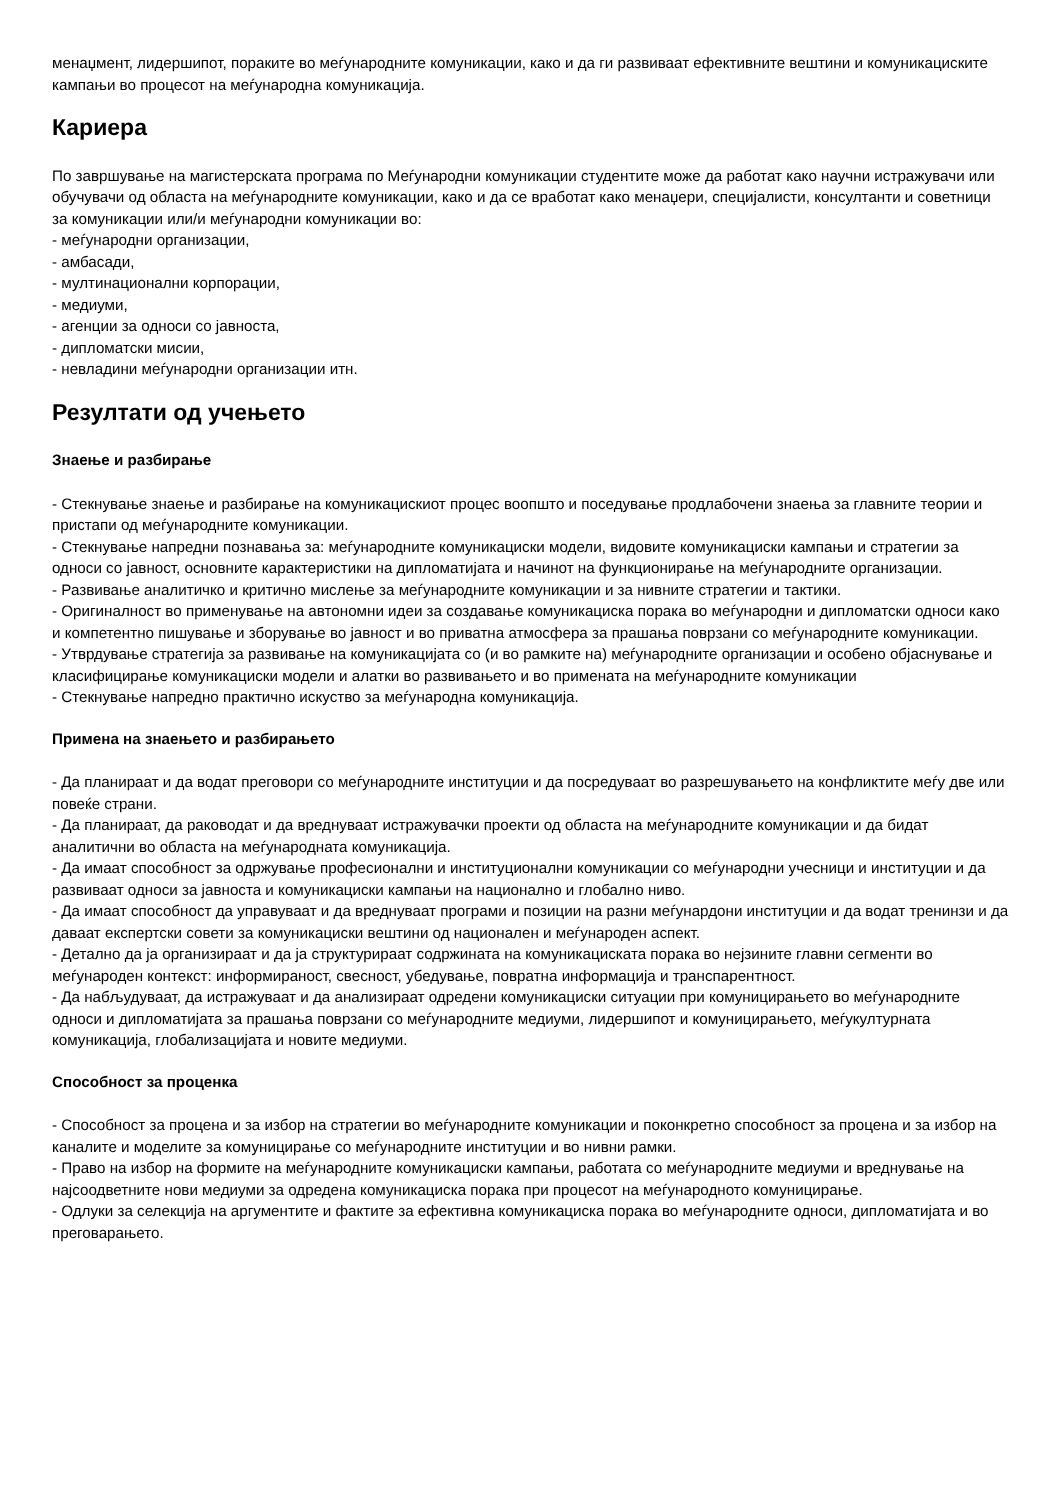менаџмент, лидершипот, пораките во меѓународните комуникации, како и да ги развиваат ефективните вештини и комуникациските кампањи во процесот на меѓународна комуникација.
Кариера
По завршување на магистерската програма по Меѓународни комуникации студентите може да работат како научни истражувачи или обучувачи од областа на меѓународните комуникации, како и да се вработат како менаџери, специјалисти, консултанти и советници за комуникации или/и меѓународни комуникации во:
- меѓународни организации,
- амбасади,
- мултинационални корпорации,
- медиуми,
- агенции за односи со јавноста,
- дипломатски мисии,
- невладини меѓународни организации итн.
Резултати од учењето
Знаење и разбирање
- Стекнување знаење и разбирање на комуникацискиот процес воопшто и поседување продлабочени знаења за главните теории и пристапи од меѓународните комуникации.
- Стекнување напредни познавања за: меѓународните комуникациски модели, видовите комуникациски кампањи и стратегии за односи со јавност, основните карактеристики на дипломатијата и начинот на функционирање на меѓународните организации.
- Развивање аналитичко и критично мислење за меѓународните комуникации и за нивните стратегии и тактики.
- Оригиналност во применување на автономни идеи за создавање комуникациска порака во меѓународни и дипломатски односи како и компетентно пишување и зборување во јавност и во приватна атмосфера за прашања поврзани со меѓународните комуникации.
- Утврдување стратегија за развивање на комуникацијата со (и во рамките на) меѓународните организации и особено објаснување и класифицирање комуникациски модели и алатки во развивањето и во примената на меѓународните комуникации
- Стекнување напредно практично искуство за меѓународна комуникација.
Примена на знаењето и разбирањето
- Да планираат и да водат преговори со меѓународните институции и да посредуваат во разрешувањето на конфликтите меѓу две или повеќе страни.
- Да планираат, да раководат и да вреднуваат истражувачки проекти од областа на меѓународните комуникации и да бидат аналитични во областа на меѓународната комуникација.
- Да имаат способност за одржување професионални и институционални комуникации со меѓународни учесници и институции и да развиваат односи за јавноста и комуникациски кампањи на национално и глобално ниво.
- Да имаат способност да управуваат и да вреднуваат програми и позиции на разни меѓунардони институции и да водат тренинзи и да даваат експертски совети за комуникациски вештини од национален и меѓународен аспект.
- Детално да ја организираат и да ја структурираат содржината на комуникациската порака во нејзините главни сегменти во меѓународен контекст: информираност, свесност, убедување, повратна информација и транспарентност.
- Да набљудуваат, да истражуваат и да анализираат одредени комуникациски ситуации при комуницирањето во меѓународните односи и дипломатијата за прашања поврзани со меѓународните медиуми, лидершипот и комуницирањето, меѓукултурната комуникација, глобализацијата и новите медиуми.
Способност за проценка
- Способност за процена и за избор на стратегии во меѓународните комуникации и поконкретно способност за процена и за избор на каналите и моделите за комуницирање со меѓународните институции и во нивни рамки.
- Право на избор на формите на меѓународните комуникациски кампањи, работата со меѓународните медиуми и вреднување на најсоодветните нови медиуми за одредена комуникациска порака при процесот на меѓународното комуницирање.
- Одлуки за селекција на аргументите и фактите за ефективна комуникациска порака во меѓународните односи, дипломатијата и во преговарањето.